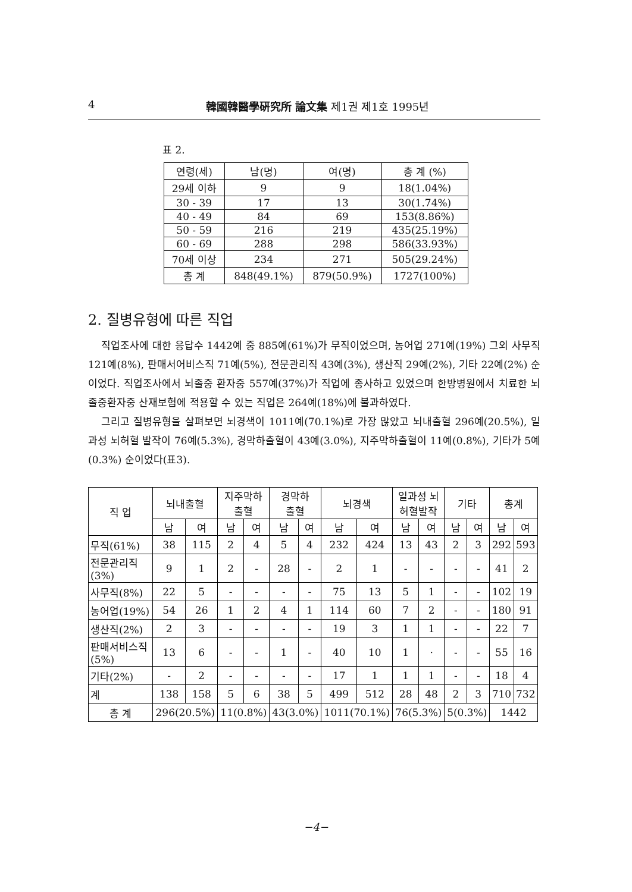4 韓國韓醫學硏究所 論文集 제1권 제1호 1995년
표 2.
| 연령(세) | 남(명) | 여(명) | 총 계 (%) |
| --- | --- | --- | --- |
| 29세 이하 | 9 | 9 | 18(1.04%) |
| 30 - 39 | 17 | 13 | 30(1.74%) |
| 40 - 49 | 84 | 69 | 153(8.86%) |
| 50 - 59 | 216 | 219 | 435(25.19%) |
| 60 - 69 | 288 | 298 | 586(33.93%) |
| 70세 이상 | 234 | 271 | 505(29.24%) |
| 총 계 | 848(49.1%) | 879(50.9%) | 1727(100%) |
2. 질병유형에 따른 직업
직업조사에 대한 응답수 1442예 중 885예(61%)가 무직이었으며, 농어업 271예(19%) 그외 사무직121예(8%), 판매서어비스직 71예(5%), 전문관리직 43예(3%), 생산직 29예(2%), 기타 22예(2%) 순이었다. 직업조사에서 뇌졸중 환자중 557예(37%)가 직업에 종사하고 있었으며 한방병원에서 치료한 뇌졸중환자중 산재보험에 적용할 수 있는 직업은 264예(18%)에 불과하였다.
그리고 질병유형을 살펴보면 뇌경색이 1011예(70.1%)로 가장 많았고 뇌내출혈 296예(20.5%), 일과성 뇌허혈 발작이 76예(5.3%), 경막하출혈이 43예(3.0%), 지주막하출혈이 11예(0.8%), 기타가 5예(0.3%) 순이었다(표3).
| 직 업 | 뇌내출혈 | | 지주막하 출혈 | | 경막하 출혈 | | 뇌경색 | | 일과성 뇌 허혈발작 | | 기타 | | 총계 | |
| --- | --- | --- | --- | --- | --- | --- | --- | --- | --- | --- | --- | --- | --- | --- |
| | 남 | 여 | 남 | 여 | 남 | 여 | 남 | 여 | 남 | 여 | 남 | 여 | 남 | 여 |
| 무직(61%) | 38 | 115 | 2 | 4 | 5 | 4 | 232 | 424 | 13 | 43 | 2 | 3 | 292 | 593 |
| 전문관리직 (3%) | 9 | 1 | 2 | - | 28 | - | 2 | 1 | - | - | - | - | 41 | 2 |
| 사무직(8%) | 22 | 5 | - | - | - | - | 75 | 13 | 5 | 1 | - | - | 102 | 19 |
| 농어업(19%) | 54 | 26 | 1 | 2 | 4 | 1 | 114 | 60 | 7 | 2 | - | - | 180 | 91 |
| 생산직(2%) | 2 | 3 | - | - | - | - | 19 | 3 | 1 | 1 | - | - | 22 | 7 |
| 판매서비스직 (5%) | 13 | 6 | - | - | 1 | - | 40 | 10 | 1 | · | - | - | 55 | 16 |
| 기타(2%) | - | 2 | - | - | - | - | 17 | 1 | 1 | 1 | - | - | 18 | 4 |
| 계 | 138 | 158 | 5 | 6 | 38 | 5 | 499 | 512 | 28 | 48 | 2 | 3 | 710 | 732 |
| 총 계 | 296(20.5%) | | 11(0.8%) | | 43(3.0%) | | 1011(70.1%) | | 76(5.3%) | | 5(0.3%) | | 1442 | |
−4−